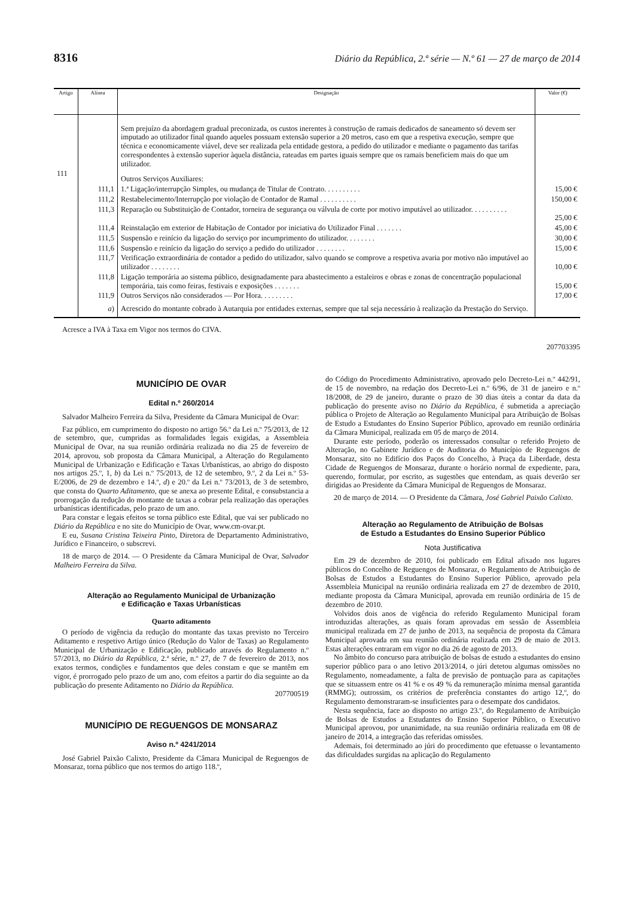8316 Diário da República, 2.ª série — N.º 61 — 27 de março de 2014
| Artigo | Alínea | Designação | Valor (€) |
| --- | --- | --- | --- |
| | | Sem prejuízo da abordagem gradual preconizada, os custos inerentes à construção de ramais dedicados de saneamento só devem ser imputado ao utilizador final quando aqueles possuam extensão superior a 20 metros, caso em que a respetiva execução, sempre que técnica e economicamente viável, deve ser realizada pela entidade gestora, a pedido do utilizador e mediante o pagamento das tarifas correspondentes à extensão superior àquela distância, rateadas em partes iguais sempre que os ramais beneficiem mais do que um utilizador. | |
| 111 | | Outros Serviços Auxiliares: | |
| | 111,1 | 1.ª Ligação/interrupção Simples, ou mudança de Titular de Contrato. . . . . . . . . . | 15,00 € |
| | 111,2 | Restabelecimento/Interrupção por violação de Contador de Ramal . . . . . . . . . . | 150,00 € |
| | 111,3 | Reparação ou Substituição de Contador, torneira de segurança ou válvula de corte por motivo imputável ao utilizador. . . . . . . . . . | 25,00 € |
| | 111,4 | Reinstalação em exterior de Habitação de Contador por iniciativa do Utilizador Final . . . . . . . | 45,00 € |
| | 111,5 | Suspensão e reinício da ligação do serviço por incumprimento do utilizador. . . . . . . . | 30,00 € |
| | 111,6 | Suspensão e reinício da ligação do serviço a pedido do utilizador . . . . . . . . | 15,00 € |
| | 111,7 | Verificação extraordinária de contador a pedido do utilizador, salvo quando se comprove a respetiva avaria por motivo não imputável ao utilizador . . . . . . . . | 10,00 € |
| | 111,8 | Ligação temporária ao sistema público, designadamente para abastecimento a estaleiros e obras e zonas de concentração populacional temporária, tais como feiras, festivais e exposições . . . . . . . | 15,00 € |
| | 111,9 | Outros Serviços não considerados — Por Hora. . . . . . . . . | 17,00 € |
| | a ) | Acrescido do montante cobrado à Autarquia por entidades externas, sempre que tal seja necessário à realização da Prestação do Serviço. | |
Acresce a IVA à Taxa em Vigor nos termos do CIVA.
207703395
MUNICÍPIO DE OVAR
Edital n.º 260/2014
Salvador Malheiro Ferreira da Silva, Presidente da Câmara Municipal de Ovar:
Faz público, em cumprimento do disposto no artigo 56.º da Lei n.º 75/2013, de 12 de setembro, que, cumpridas as formalidades legais exigidas, a Assembleia Municipal de Ovar, na sua reunião ordinária realizada no dia 25 de fevereiro de 2014, aprovou, sob proposta da Câmara Municipal, a Alteração do Regulamento Municipal de Urbanização e Edificação e Taxas Urbanísticas, ao abrigo do disposto nos artigos 25.º, 1, b) da Lei n.º 75/2013, de 12 de setembro, 9.º, 2 da Lei n.º 53-E/2006, de 29 de dezembro e 14.º, d) e 20.º da Lei n.º 73/2013, de 3 de setembro, que consta do Quarto Aditamento, que se anexa ao presente Edital, e consubstancia a prorrogação da redução do montante de taxas a cobrar pela realização das operações urbanísticas identificadas, pelo prazo de um ano.
Para constar e legais efeitos se torna público este Edital, que vai ser publicado no Diário da República e no site do Município de Ovar, www.cm-ovar.pt.
E eu, Susana Cristina Teixeira Pinto, Diretora de Departamento Administrativo, Jurídico e Financeiro, o subscrevi.
18 de março de 2014. — O Presidente da Câmara Municipal de Ovar, Salvador Malheiro Ferreira da Silva.
Alteração ao Regulamento Municipal de Urbanização
e Edificação e Taxas Urbanísticas
Quarto aditamento
O período de vigência da redução do montante das taxas previsto no Terceiro Aditamento e respetivo Artigo único (Redução do Valor de Taxas) ao Regulamento Municipal de Urbanização e Edificação, publicado através do Regulamento n.º 57/2013, no Diário da República, 2.ª série, n.º 27, de 7 de fevereiro de 2013, nos exatos termos, condições e fundamentos que deles constam e que se mantêm em vigor, é prorrogado pelo prazo de um ano, com efeitos a partir do dia seguinte ao da publicação do presente Aditamento no Diário da República.
207700519
MUNICÍPIO DE REGUENGOS DE MONSARAZ
Aviso n.º 4241/2014
José Gabriel Paixão Calixto, Presidente da Câmara Municipal de Reguengos de Monsaraz, torna público que nos termos do artigo 118.º,
do Código do Procedimento Administrativo, aprovado pelo Decreto-Lei n.º 442/91, de 15 de novembro, na redação dos Decreto-Lei n.º 6/96, de 31 de janeiro e n.º 18/2008, de 29 de janeiro, durante o prazo de 30 dias úteis a contar da data da publicação do presente aviso no Diário da República, é submetida a apreciação pública o Projeto de Alteração ao Regulamento Municipal para Atribuição de Bolsas de Estudo a Estudantes do Ensino Superior Público, aprovado em reunião ordinária da Câmara Municipal, realizada em 05 de março de 2014.
Durante este período, poderão os interessados consultar o referido Projeto de Alteração, no Gabinete Jurídico e de Auditoria do Município de Reguengos de Monsaraz, sito no Edifício dos Paços do Concelho, à Praça da Liberdade, desta Cidade de Reguengos de Monsaraz, durante o horário normal de expediente, para, querendo, formular, por escrito, as sugestões que entendam, as quais deverão ser dirigidas ao Presidente da Câmara Municipal de Reguengos de Monsaraz.
20 de março de 2014. — O Presidente da Câmara, José Gabriel Paixão Calixto.
Alteração ao Regulamento de Atribuição de Bolsas
de Estudo a Estudantes do Ensino Superior Público
Nota Justificativa
Em 29 de dezembro de 2010, foi publicado em Edital afixado nos lugares públicos do Concelho de Reguengos de Monsaraz, o Regulamento de Atribuição de Bolsas de Estudos a Estudantes do Ensino Superior Público, aprovado pela Assembleia Municipal na reunião ordinária realizada em 27 de dezembro de 2010, mediante proposta da Câmara Municipal, aprovada em reunião ordinária de 15 de dezembro de 2010.
Volvidos dois anos de vigência do referido Regulamento Municipal foram introduzidas alterações, as quais foram aprovadas em sessão de Assembleia municipal realizada em 27 de junho de 2013, na sequência de proposta da Câmara Municipal aprovada em sua reunião ordinária realizada em 29 de maio de 2013. Estas alterações entraram em vigor no dia 26 de agosto de 2013.
No âmbito do concurso para atribuição de bolsas de estudo a estudantes do ensino superior público para o ano letivo 2013/2014, o júri detetou algumas omissões no Regulamento, nomeadamente, a falta de previsão de pontuação para as capitações que se situassem entre os 41 % e os 49 % da remuneração mínima mensal garantida (RMMG); outrossim, os critérios de preferência constantes do artigo 12,º, do Regulamento demonstraram-se insuficientes para o desempate dos candidatos.
Nesta sequência, face ao disposto no artigo 23.º, do Regulamento de Atribuição de Bolsas de Estudos a Estudantes do Ensino Superior Público, o Executivo Municipal aprovou, por unanimidade, na sua reunião ordinária realizada em 08 de janeiro de 2014, a integração das referidas omissões.
Ademais, foi determinado ao júri do procedimento que efetuasse o levantamento das dificuldades surgidas na aplicação do Regulamento